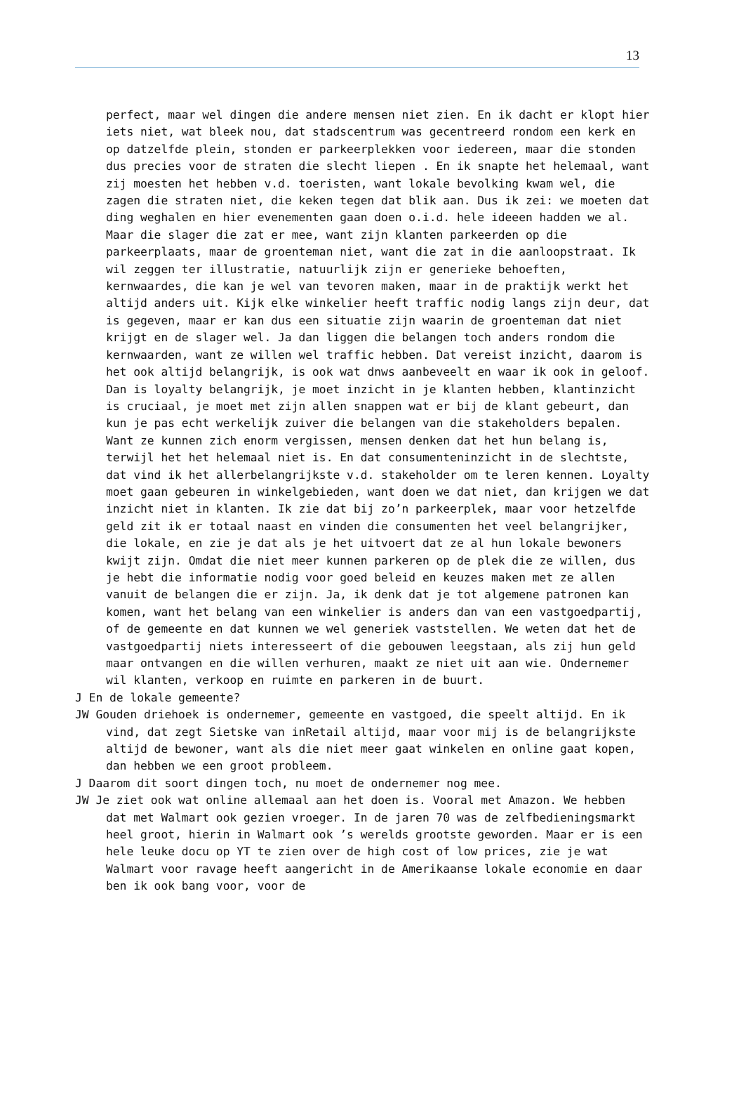13
perfect, maar wel dingen die andere mensen niet zien. En ik dacht er klopt hier iets niet, wat bleek nou, dat stadscentrum was gecentreerd rondom een kerk en op datzelfde plein, stonden er parkeerplekken voor iedereen, maar die stonden dus precies voor de straten die slecht liepen . En ik snapte het helemaal, want zij moesten het hebben v.d. toeristen, want lokale bevolking kwam wel, die zagen die straten niet, die keken tegen dat blik aan. Dus ik zei: we moeten dat ding weghalen en hier evenementen gaan doen o.i.d. hele ideeen hadden we al. Maar die slager die zat er mee, want zijn klanten parkeerden op die parkeerplaats, maar de groenteman niet, want die zat in die aanloopstraat. Ik wil zeggen ter illustratie, natuurlijk zijn er generieke behoeften, kernwaardes, die kan je wel van tevoren maken, maar in de praktijk werkt het altijd anders uit. Kijk elke winkelier heeft traffic nodig langs zijn deur, dat is gegeven, maar er kan dus een situatie zijn waarin de groenteman dat niet krijgt en de slager wel. Ja dan liggen die belangen toch anders rondom die kernwaarden, want ze willen wel traffic hebben. Dat vereist inzicht, daarom is het ook altijd belangrijk, is ook wat dnws aanbeveelt en waar ik ook in geloof. Dan is loyalty belangrijk, je moet inzicht in je klanten hebben, klantinzicht is cruciaal, je moet met zijn allen snappen wat er bij de klant gebeurt, dan kun je pas echt werkelijk zuiver die belangen van die stakeholders bepalen. Want ze kunnen zich enorm vergissen, mensen denken dat het hun belang is, terwijl het het helemaal niet is. En dat consumenteninzicht in de slechtste, dat vind ik het allerbelangrijkste v.d. stakeholder om te leren kennen. Loyalty moet gaan gebeuren in winkelgebieden, want doen we dat niet, dan krijgen we dat inzicht niet in klanten. Ik zie dat bij zo’n parkeerplek, maar voor hetzelfde geld zit ik er totaal naast en vinden die consumenten het veel belangrijker, die lokale, en zie je dat als je het uitvoert dat ze al hun lokale bewoners kwijt zijn. Omdat die niet meer kunnen parkeren op de plek die ze willen, dus je hebt die informatie nodig voor goed beleid en keuzes maken met ze allen vanuit de belangen die er zijn. Ja, ik denk dat je tot algemene patronen kan komen, want het belang van een winkelier is anders dan van een vastgoedpartij, of de gemeente en dat kunnen we wel generiek vaststellen. We weten dat het de vastgoedpartij niets interesseert of die gebouwen leegstaan, als zij hun geld maar ontvangen en die willen verhuren, maakt ze niet uit aan wie. Ondernemer wil klanten, verkoop en ruimte en parkeren in de buurt.
J En de lokale gemeente?
JW Gouden driehoek is ondernemer, gemeente en vastgoed, die speelt altijd. En ik vind, dat zegt Sietske van inRetail altijd, maar voor mij is de belangrijkste altijd de bewoner, want als die niet meer gaat winkelen en online gaat kopen, dan hebben we een groot probleem.
J Daarom dit soort dingen toch, nu moet de ondernemer nog mee.
JW Je ziet ook wat online allemaal aan het doen is. Vooral met Amazon. We hebben dat met Walmart ook gezien vroeger. In de jaren 70 was de zelfbedieningsmarkt heel groot, hierin in Walmart ook ’s werelds grootste geworden. Maar er is een hele leuke docu op YT te zien over de high cost of low prices, zie je wat Walmart voor ravage heeft aangericht in de Amerikaanse lokale economie en daar ben ik ook bang voor, voor de